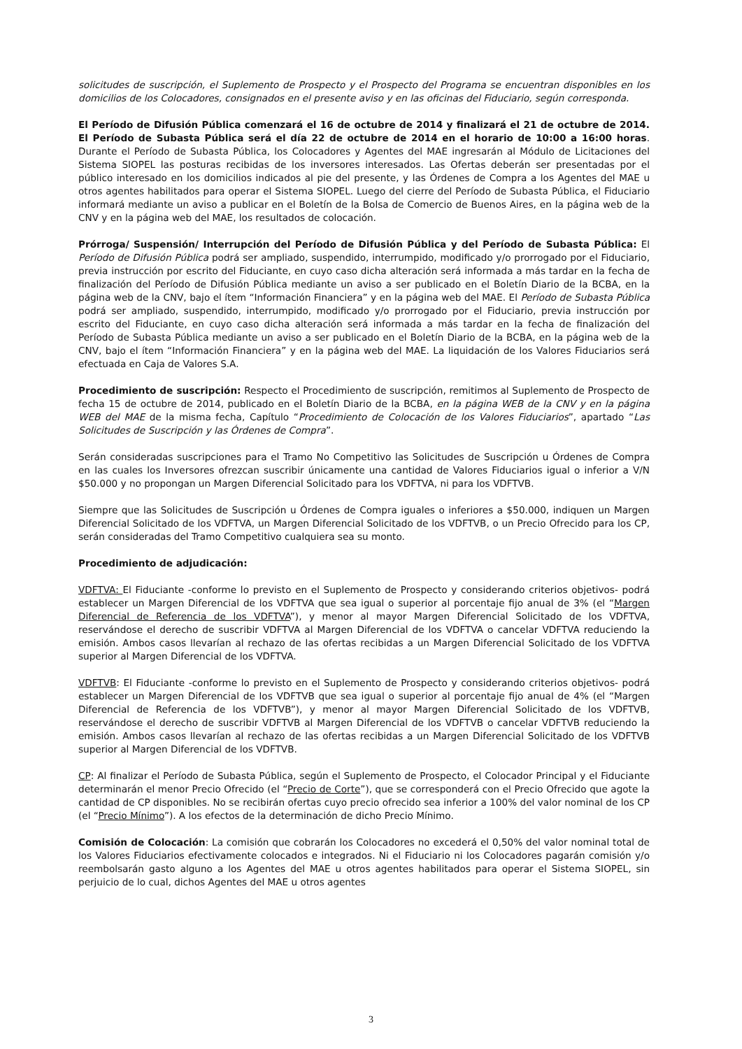solicitudes de suscripción, el Suplemento de Prospecto y el Prospecto del Programa se encuentran disponibles en los domicilios de los Colocadores, consignados en el presente aviso y en las oficinas del Fiduciario, según corresponda.
El Período de Difusión Pública comenzará el 16 de octubre de 2014 y finalizará el 21 de octubre de 2014. El Período de Subasta Pública será el día 22 de octubre de 2014 en el horario de 10:00 a 16:00 horas. Durante el Período de Subasta Pública, los Colocadores y Agentes del MAE ingresarán al Módulo de Licitaciones del Sistema SIOPEL las posturas recibidas de los inversores interesados. Las Ofertas deberán ser presentadas por el público interesado en los domicilios indicados al pie del presente, y las Órdenes de Compra a los Agentes del MAE u otros agentes habilitados para operar el Sistema SIOPEL. Luego del cierre del Período de Subasta Pública, el Fiduciario informará mediante un aviso a publicar en el Boletín de la Bolsa de Comercio de Buenos Aires, en la página web de la CNV y en la página web del MAE, los resultados de colocación.
Prórroga/ Suspensión/ Interrupción del Período de Difusión Pública y del Período de Subasta Pública: El Período de Difusión Pública podrá ser ampliado, suspendido, interrumpido, modificado y/o prorrogado por el Fiduciario, previa instrucción por escrito del Fiduciante, en cuyo caso dicha alteración será informada a más tardar en la fecha de finalización del Período de Difusión Pública mediante un aviso a ser publicado en el Boletín Diario de la BCBA, en la página web de la CNV, bajo el ítem “Información Financiera” y en la página web del MAE. El Período de Subasta Pública podrá ser ampliado, suspendido, interrumpido, modificado y/o prorrogado por el Fiduciario, previa instrucción por escrito del Fiduciante, en cuyo caso dicha alteración será informada a más tardar en la fecha de finalización del Período de Subasta Pública mediante un aviso a ser publicado en el Boletín Diario de la BCBA, en la página web de la CNV, bajo el ítem “Información Financiera” y en la página web del MAE. La liquidación de los Valores Fiduciarios será efectuada en Caja de Valores S.A.
Procedimiento de suscripción: Respecto el Procedimiento de suscripción, remitimos al Suplemento de Prospecto de fecha 15 de octubre de 2014, publicado en el Boletín Diario de la BCBA, en la página WEB de la CNV y en la página WEB del MAE de la misma fecha, Capítulo “Procedimiento de Colocación de los Valores Fiduciarios”, apartado “Las Solicitudes de Suscripción y las Órdenes de Compra”.
Serán consideradas suscripciones para el Tramo No Competitivo las Solicitudes de Suscripción u Órdenes de Compra en las cuales los Inversores ofrezcan suscribir únicamente una cantidad de Valores Fiduciarios igual o inferior a V/N $50.000 y no propongan un Margen Diferencial Solicitado para los VDFTVA, ni para los VDFTVB.
Siempre que las Solicitudes de Suscripción u Órdenes de Compra iguales o inferiores a $50.000, indiquen un Margen Diferencial Solicitado de los VDFTVA, un Margen Diferencial Solicitado de los VDFTVB, o un Precio Ofrecido para los CP, serán consideradas del Tramo Competitivo cualquiera sea su monto.
Procedimiento de adjudicación:
VDFTVA: El Fiduciante -conforme lo previsto en el Suplemento de Prospecto y considerando criterios objetivos- podrá establecer un Margen Diferencial de los VDFTVA que sea igual o superior al porcentaje fijo anual de 3% (el “Margen Diferencial de Referencia de los VDFTVA”), y menor al mayor Margen Diferencial Solicitado de los VDFTVA, reservándose el derecho de suscribir VDFTVA al Margen Diferencial de los VDFTVA o cancelar VDFTVA reduciendo la emisión. Ambos casos llevarían al rechazo de las ofertas recibidas a un Margen Diferencial Solicitado de los VDFTVA superior al Margen Diferencial de los VDFTVA.
VDFTVB: El Fiduciante -conforme lo previsto en el Suplemento de Prospecto y considerando criterios objetivos- podrá establecer un Margen Diferencial de los VDFTVB que sea igual o superior al porcentaje fijo anual de 4% (el “Margen Diferencial de Referencia de los VDFTVB”), y menor al mayor Margen Diferencial Solicitado de los VDFTVB, reservándose el derecho de suscribir VDFTVB al Margen Diferencial de los VDFTVB o cancelar VDFTVB reduciendo la emisión. Ambos casos llevarían al rechazo de las ofertas recibidas a un Margen Diferencial Solicitado de los VDFTVB superior al Margen Diferencial de los VDFTVB.
CP: Al finalizar el Período de Subasta Pública, según el Suplemento de Prospecto, el Colocador Principal y el Fiduciante determinarán el menor Precio Ofrecido (el “Precio de Corte”), que se corresponderá con el Precio Ofrecido que agote la cantidad de CP disponibles. No se recibirán ofertas cuyo precio ofrecido sea inferior a 100% del valor nominal de los CP (el “Precio Mínimo”). A los efectos de la determinación de dicho Precio Mínimo.
Comisión de Colocación: La comisión que cobrarán los Colocadores no excederá el 0,50% del valor nominal total de los Valores Fiduciarios efectivamente colocados e integrados. Ni el Fiduciario ni los Colocadores pagarán comisión y/o reembolsarán gasto alguno a los Agentes del MAE u otros agentes habilitados para operar el Sistema SIOPEL, sin perjuicio de lo cual, dichos Agentes del MAE u otros agentes
3